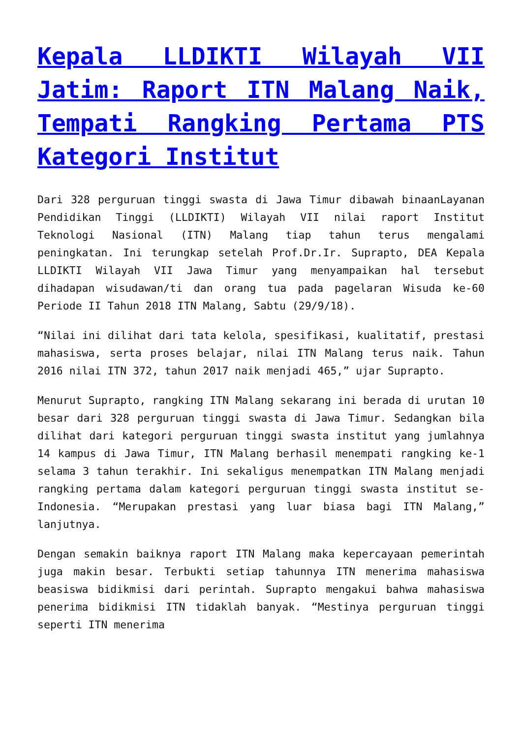Kepala LLDIKTI Wilayah VII Jatim: Raport ITN Malang Naik, Tempati Rangking Pertama PTS Kategori Institut
Dari 328 perguruan tinggi swasta di Jawa Timur dibawah binaanLayanan Pendidikan Tinggi (LLDIKTI) Wilayah VII nilai raport Institut Teknologi Nasional (ITN) Malang tiap tahun terus mengalami peningkatan. Ini terungkap setelah Prof.Dr.Ir. Suprapto, DEA Kepala LLDIKTI Wilayah VII Jawa Timur yang menyampaikan hal tersebut dihadapan wisudawan/ti dan orang tua pada pagelaran Wisuda ke-60 Periode II Tahun 2018 ITN Malang, Sabtu (29/9/18).
“Nilai ini dilihat dari tata kelola, spesifikasi, kualitatif, prestasi mahasiswa, serta proses belajar, nilai ITN Malang terus naik. Tahun 2016 nilai ITN 372, tahun 2017 naik menjadi 465,” ujar Suprapto.
Menurut Suprapto, rangking ITN Malang sekarang ini berada di urutan 10 besar dari 328 perguruan tinggi swasta di Jawa Timur. Sedangkan bila dilihat dari kategori perguruan tinggi swasta institut yang jumlahnya 14 kampus di Jawa Timur, ITN Malang berhasil menempati rangking ke-1 selama 3 tahun terakhir. Ini sekaligus menempatkan ITN Malang menjadi rangking pertama dalam kategori perguruan tinggi swasta institut se-Indonesia. “Merupakan prestasi yang luar biasa bagi ITN Malang,” lanjutnya.
Dengan semakin baiknya raport ITN Malang maka kepercayaan pemerintah juga makin besar. Terbukti setiap tahunnya ITN menerima mahasiswa beasiswa bidikmisi dari perintah. Suprapto mengakui bahwa mahasiswa penerima bidikmisi ITN tidaklah banyak. “Mestinya perguruan tinggi seperti ITN menerima